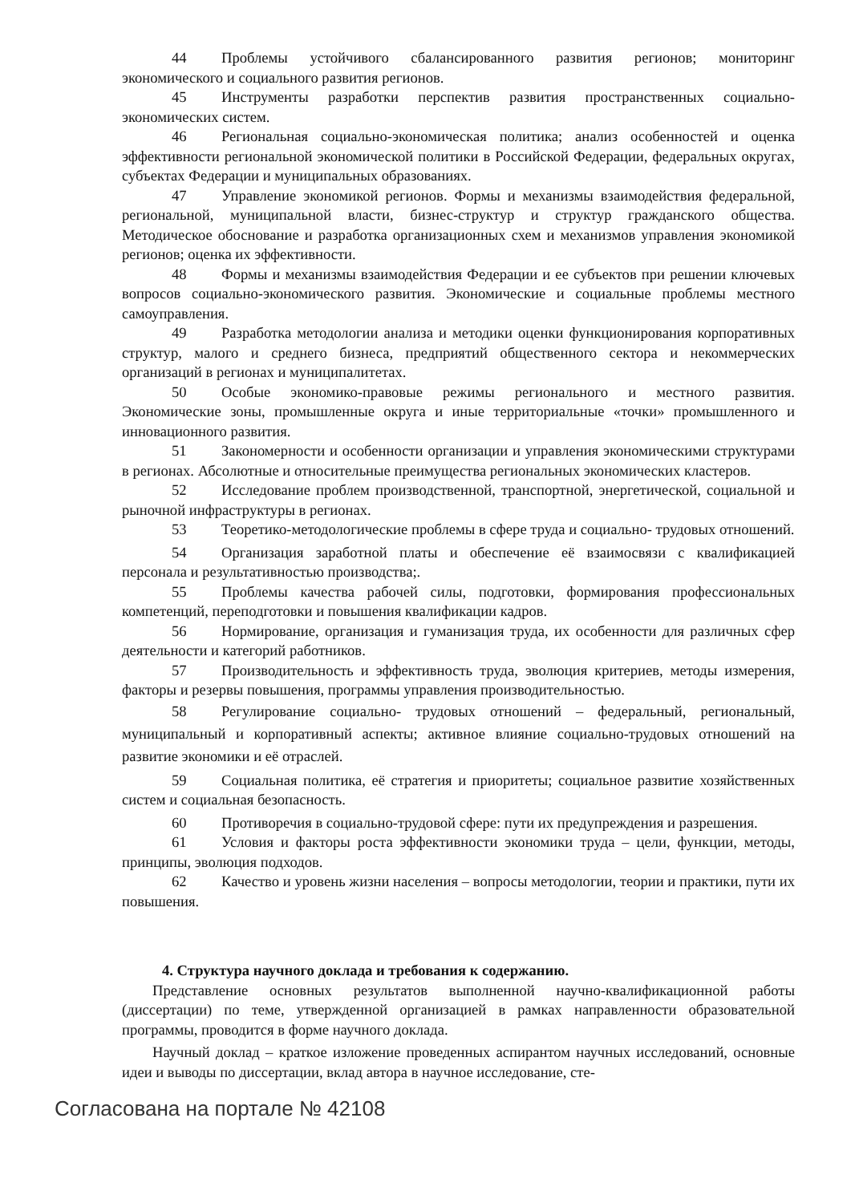44 Проблемы устойчивого сбалансированного развития регионов; мониторинг экономического и социального развития регионов.
45 Инструменты разработки перспектив развития пространственных социально-экономических систем.
46 Региональная социально-экономическая политика; анализ особенностей и оценка эффективности региональной экономической политики в Российской Федерации, федеральных округах, субъектах Федерации и муниципальных образованиях.
47 Управление экономикой регионов. Формы и механизмы взаимодействия федеральной, региональной, муниципальной власти, бизнес-структур и структур гражданского общества. Методическое обоснование и разработка организационных схем и механизмов управления экономикой регионов; оценка их эффективности.
48 Формы и механизмы взаимодействия Федерации и ее субъектов при решении ключевых вопросов социально-экономического развития. Экономические и социальные проблемы местного самоуправления.
49 Разработка методологии анализа и методики оценки функционирования корпоративных структур, малого и среднего бизнеса, предприятий общественного сектора и некоммерческих организаций в регионах и муниципалитетах.
50 Особые экономико-правовые режимы регионального и местного развития. Экономические зоны, промышленные округа и иные территориальные «точки» промышленного и инновационного развития.
51 Закономерности и особенности организации и управления экономическими структурами в регионах. Абсолютные и относительные преимущества региональных экономических кластеров.
52 Исследование проблем производственной, транспортной, энергетической, социальной и рыночной инфраструктуры в регионах.
53 Теоретико-методологические проблемы в сфере труда и социально- трудовых отношений.
54 Организация заработной платы и обеспечение её взаимосвязи с квалификацией персонала и результативностью производства;.
55 Проблемы качества рабочей силы, подготовки, формирования профессиональных компетенций, переподготовки и повышения квалификации кадров.
56 Нормирование, организация и гуманизация труда, их особенности для различных сфер деятельности и категорий работников.
57 Производительность и эффективность труда, эволюция критериев, методы измерения, факторы и резервы повышения, программы управления производительностью.
58 Регулирование социально- трудовых отношений – федеральный, региональный, муниципальный и корпоративный аспекты; активное влияние социально-трудовых отношений на развитие экономики и её отраслей.
59 Социальная политика, её стратегия и приоритеты; социальное развитие хозяйственных систем и социальная безопасность.
60 Противоречия в социально-трудовой сфере: пути их предупреждения и разрешения.
61 Условия и факторы роста эффективности экономики труда – цели, функции, методы, принципы, эволюция подходов.
62 Качество и уровень жизни населения – вопросы методологии, теории и практики, пути их повышения.
4. Структура научного доклада и требования к содержанию.
Представление основных результатов выполненной научно-квалификационной работы (диссертации) по теме, утвержденной организацией в рамках направленности образовательной программы, проводится в форме научного доклада.
Научный доклад – краткое изложение проведенных аспирантом научных исследований, основные идеи и выводы по диссертации, вклад автора в научное исследование, сте-
Согласована на портале № 42108